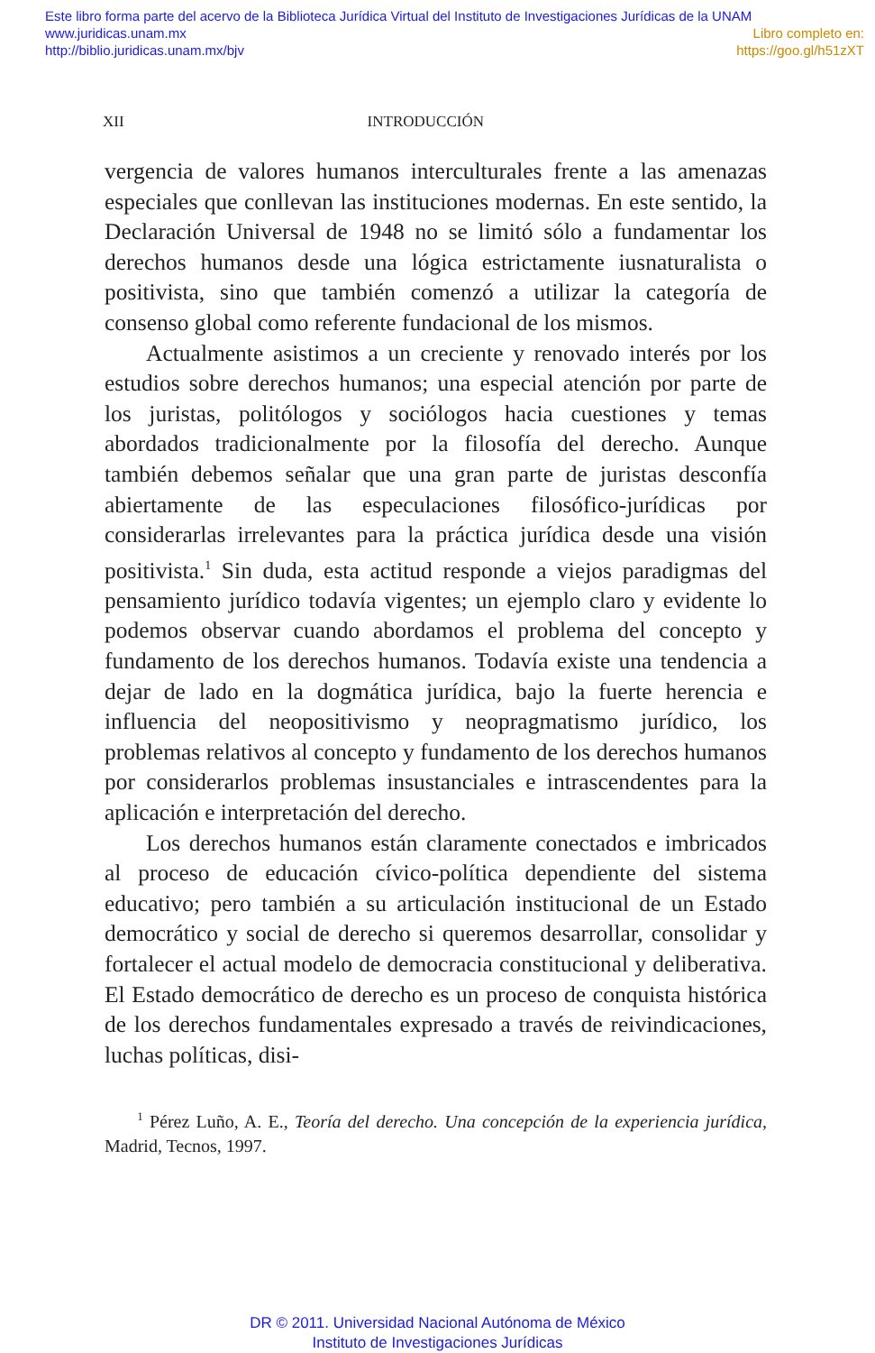Este libro forma parte del acervo de la Biblioteca Jurídica Virtual del Instituto de Investigaciones Jurídicas de la UNAM
www.juridicas.unam.mx
http://biblio.juridicas.unam.mx/bjv
Libro completo en:
https://goo.gl/h51zXT
XII INTRODUCCIÓN
vergencia de valores humanos interculturales frente a las amenazas especiales que conllevan las instituciones modernas. En este sentido, la Declaración Universal de 1948 no se limitó sólo a fundamentar los derechos humanos desde una lógica estrictamente iusnaturalista o positivista, sino que también comenzó a utilizar la categoría de consenso global como referente fundacional de los mismos.
Actualmente asistimos a un creciente y renovado interés por los estudios sobre derechos humanos; una especial atención por parte de los juristas, politólogos y sociólogos hacia cuestiones y temas abordados tradicionalmente por la filosofía del derecho. Aunque también debemos señalar que una gran parte de juristas desconfía abiertamente de las especulaciones filosófico-jurídicas por considerarlas irrelevantes para la práctica jurídica desde una visión positivista.<sup>1</sup> Sin duda, esta actitud responde a viejos paradigmas del pensamiento jurídico todavía vigentes; un ejemplo claro y evidente lo podemos observar cuando abordamos el problema del concepto y fundamento de los derechos humanos. Todavía existe una tendencia a dejar de lado en la dogmática jurídica, bajo la fuerte herencia e influencia del neopositivismo y neopragmatismo jurídico, los problemas relativos al concepto y fundamento de los derechos humanos por considerarlos problemas insustanciales e intrascendentes para la aplicación e interpretación del derecho.
Los derechos humanos están claramente conectados e imbricados al proceso de educación cívico-política dependiente del sistema educativo; pero también a su articulación institucional de un Estado democrático y social de derecho si queremos desarrollar, consolidar y fortalecer el actual modelo de democracia constitucional y deliberativa. El Estado democrático de derecho es un proceso de conquista histórica de los derechos fundamentales expresado a través de reivindicaciones, luchas políticas, disi-
<sup>1</sup> Pérez Luño, A. E., Teoría del derecho. Una concepción de la experiencia jurídica, Madrid, Tecnos, 1997.
DR © 2011. Universidad Nacional Autónoma de México
Instituto de Investigaciones Jurídicas